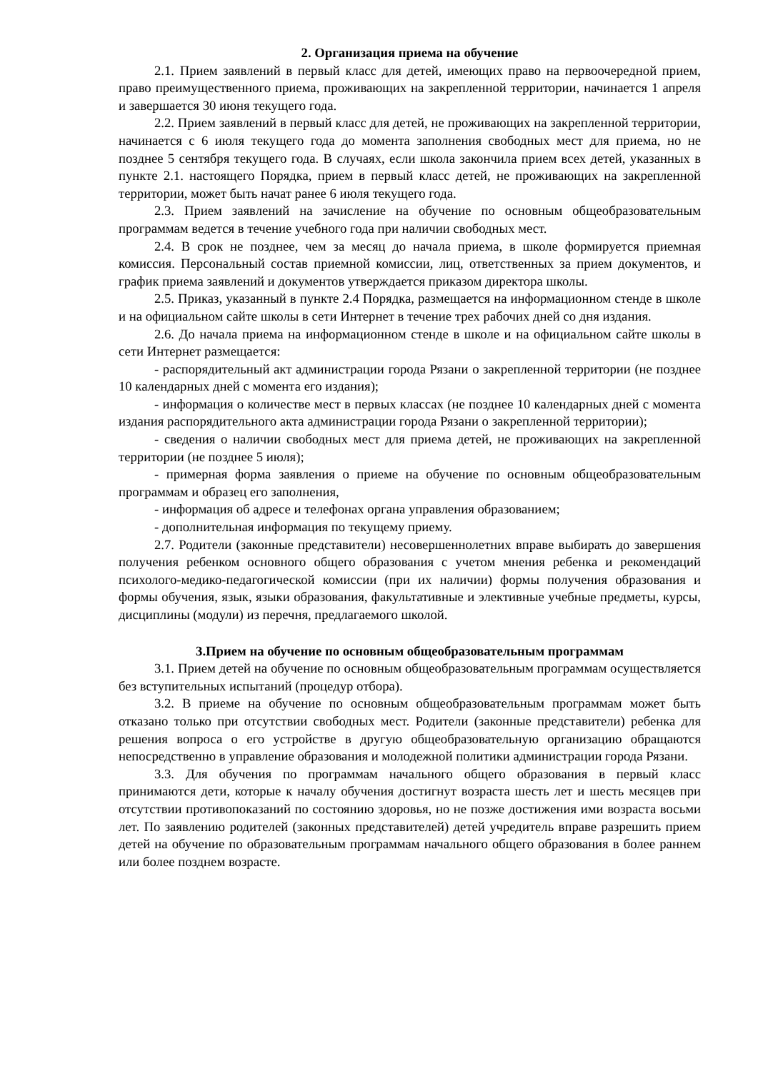2. Организация приема на обучение
2.1. Прием заявлений в первый класс для детей, имеющих право на первоочередной прием, право преимущественного приема, проживающих на закрепленной территории, начинается 1 апреля и завершается 30 июня текущего года.
2.2. Прием заявлений в первый класс для детей, не проживающих на закрепленной территории, начинается с 6 июля текущего года до момента заполнения свободных мест для приема, но не позднее 5 сентября текущего года. В случаях, если школа закончила прием всех детей, указанных в пункте 2.1. настоящего Порядка, прием в первый класс детей, не проживающих на закрепленной территории, может быть начат ранее 6 июля текущего года.
2.3. Прием заявлений на зачисление на обучение по основным общеобразовательным программам ведется в течение учебного года при наличии свободных мест.
2.4. В срок не позднее, чем за месяц до начала приема, в школе формируется приемная комиссия. Персональный состав приемной комиссии, лиц, ответственных за прием документов, и график приема заявлений и документов утверждается приказом директора школы.
2.5. Приказ, указанный в пункте 2.4 Порядка, размещается на информационном стенде в школе и на официальном сайте школы в сети Интернет в течение трех рабочих дней со дня издания.
2.6. До начала приема на информационном стенде в школе и на официальном сайте школы в сети Интернет размещается:
- распорядительный акт администрации города Рязани о закрепленной территории (не позднее 10 календарных дней с момента его издания);
- информация о количестве мест в первых классах (не позднее 10 календарных дней с момента издания распорядительного акта администрации города Рязани о закрепленной территории);
- сведения о наличии свободных мест для приема детей, не проживающих на закрепленной территории (не позднее 5 июля);
- примерная форма заявления о приеме на обучение по основным общеобразовательным программам и образец его заполнения,
- информация об адресе и телефонах органа управления образованием;
- дополнительная информация по текущему приему.
2.7. Родители (законные представители) несовершеннолетних вправе выбирать до завершения получения ребенком основного общего образования с учетом мнения ребенка и рекомендаций психолого-медико-педагогической комиссии (при их наличии) формы получения образования и формы обучения, язык, языки образования, факультативные и элективные учебные предметы, курсы, дисциплины (модули) из перечня, предлагаемого школой.
3.Прием на обучение по основным общеобразовательным программам
3.1. Прием детей на обучение по основным общеобразовательным программам осуществляется без вступительных испытаний (процедур отбора).
3.2. В приеме на обучение по основным общеобразовательным программам может быть отказано только при отсутствии свободных мест. Родители (законные представители) ребенка для решения вопроса о его устройстве в другую общеобразовательную организацию обращаются непосредственно в управление образования и молодежной политики администрации города Рязани.
3.3. Для обучения по программам начального общего образования в первый класс принимаются дети, которые к началу обучения достигнут возраста шесть лет и шесть месяцев при отсутствии противопоказаний по состоянию здоровья, но не позже достижения ими возраста восьми лет. По заявлению родителей (законных представителей) детей учредитель вправе разрешить прием детей на обучение по образовательным программам начального общего образования в более раннем или более позднем возрасте.